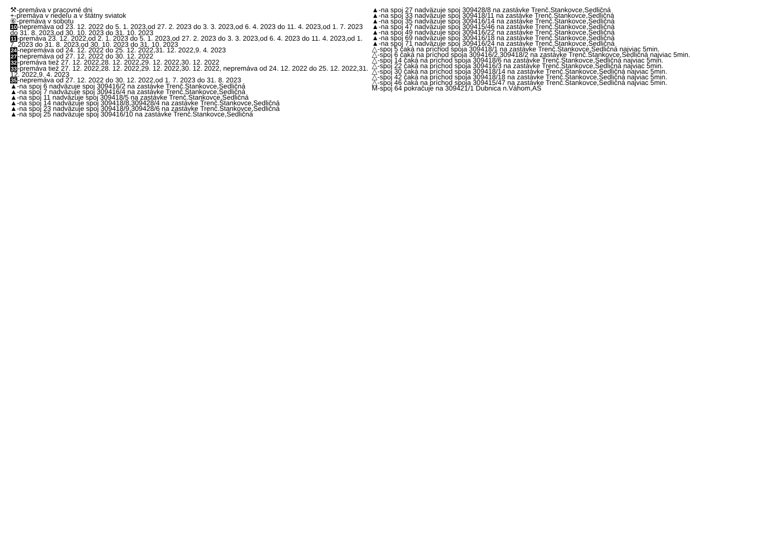⚒-premáva v pracovné dni
+-premáva v nedeľu a v štátny sviatok
⑥-premáva v sobotu
10-nepremáva od 23. 12. 2022 do 5. 1. 2023,od 27. 2. 2023 do 3. 3. 2023,od 6. 4. 2023 do 11. 4. 2023,od 1. 7. 2023 do 31. 8. 2023,od 30. 10. 2023 do 31. 10. 2023
11-premáva 23. 12. 2022,od 2. 1. 2023 do 5. 1. 2023,od 27. 2. 2023 do 3. 3. 2023,od 6. 4. 2023 do 11. 4. 2023,od 1. 7. 2023 do 31. 8. 2023,od 30. 10. 2023 do 31. 10. 2023
24-nepremáva od 24. 12. 2022 do 25. 12. 2022,31. 12. 2022,9. 4. 2023
27-nepremáva od 27. 12. 2022 do 30. 12. 2022
32-premáva tiež 27. 12. 2022,28. 12. 2022,29. 12. 2022,30. 12. 2022
33-premáva tiež 27. 12. 2022,28. 12. 2022,29. 12. 2022,30. 12. 2022, nepremáva od 24. 12. 2022 do 25. 12. 2022,31. 12. 2022,9. 4. 2023
35-nepremáva od 27. 12. 2022 do 30. 12. 2022,od 1. 7. 2023 do 31. 8. 2023
▲-na spoj 6 nadväzuje spoj 309416/2 na zastávke Trenč.Stankovce,Sedličná
▲-na spoj 7 nadväzuje spoj 309416/4 na zastávke Trenč.Stankovce,Sedličná
▲-na spoj 11 nadväzuje spoj 309418/5 na zastávke Trenč.Stankovce,Sedličná
▲-na spoj 14 nadväzuje spoj 309418/8,309428/4 na zastávke Trenč.Stankovce,Sedličná
▲-na spoj 23 nadväzuje spoj 309418/9,309428/6 na zastávke Trenč.Stankovce,Sedličná
▲-na spoj 25 nadväzuje spoj 309416/10 na zastávke Trenč.Stankovce,Sedličná
▲-na spoj 27 nadväzuje spoj 309428/8 na zastávke Trenč.Stankovce,Sedličná
▲-na spoj 33 nadväzuje spoj 309418/11 na zastávke Trenč.Stankovce,Sedličná
▲-na spoj 35 nadväzuje spoj 309416/14 na zastávke Trenč.Stankovce,Sedličná
▲-na spoj 47 nadväzuje spoj 309415/46 na zastávke Trenč.Stankovce,Sedličná
▲-na spoj 49 nadväzuje spoj 309416/22 na zastávke Trenč.Stankovce,Sedličná
▲-na spoj 69 nadväzuje spoj 309416/18 na zastávke Trenč.Stankovce,Sedličná
▲-na spoj 71 nadväzuje spoj 309416/24 na zastávke Trenč.Stankovce,Sedličná
△-spoj 5 čaká na príchod spoja 309418/1 na zastávke Trenč.Stankovce,Sedličná najviac 5min.
△-spoj 6 čaká na príchod spoja 309416/2,309418/2 na zastávke Trenč.Stankovce,Sedličná najviac 5min.
△-spoj 14 čaká na príchod spoja 309418/6 na zastávke Trenč.Stankovce,Sedličná najviac 5min.
△-spoj 22 čaká na príchod spoja 309416/3 na zastávke Trenč.Stankovce,Sedličná najviac 5min.
△-spoj 30 čaká na príchod spoja 309418/14 na zastávke Trenč.Stankovce,Sedličná najviac 5min.
△-spoj 42 čaká na príchod spoja 309418/18 na zastávke Trenč.Stankovce,Sedličná najviac 5min.
△-spoj 46 čaká na príchod spoja 309415/47 na zastávke Trenč.Stankovce,Sedličná najviac 5min.
M-spoj 64 pokračuje na 309421/1 Dubnica n.Váhom,AS